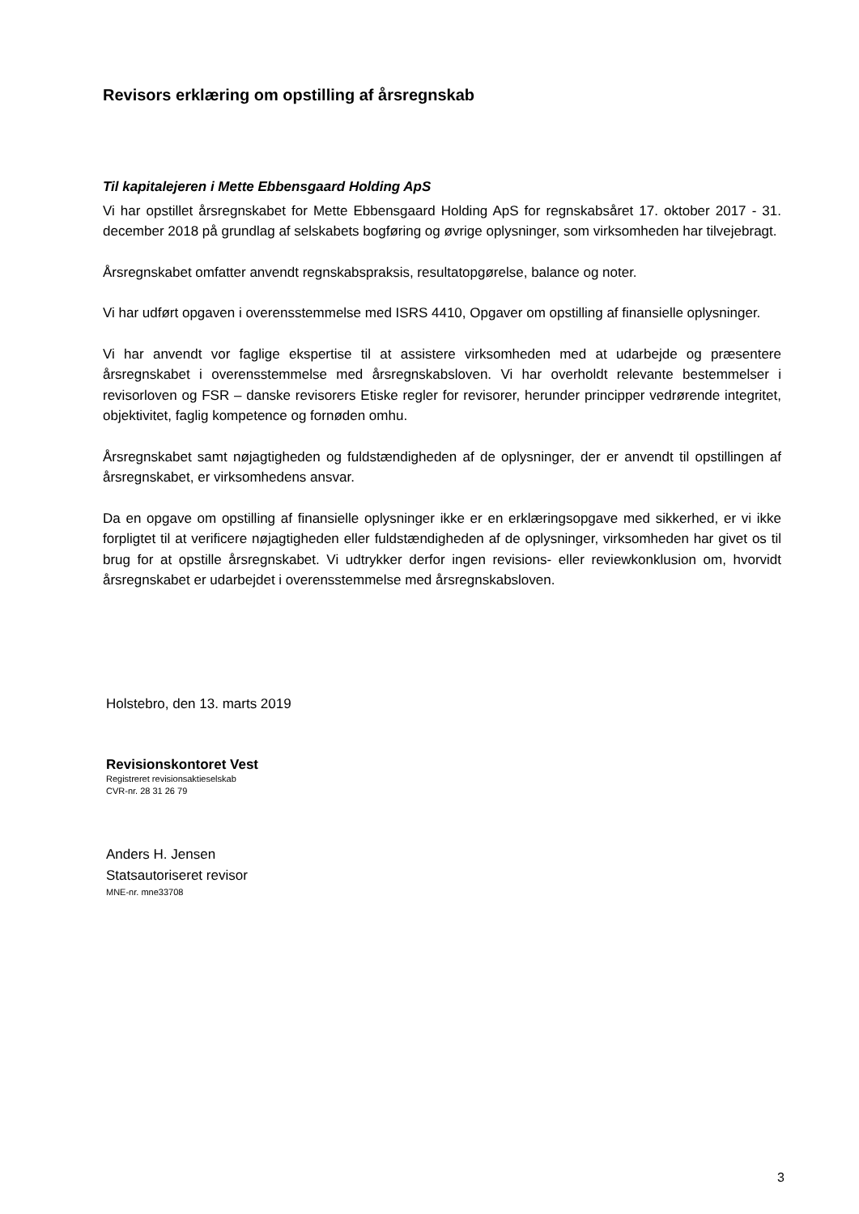Revisors erklæring om opstilling af årsregnskab
Til kapitalejeren i Mette Ebbensgaard Holding ApS
Vi har opstillet årsregnskabet for Mette Ebbensgaard Holding ApS for regnskabsåret 17. oktober 2017 - 31. december 2018 på grundlag af selskabets bogføring og øvrige oplysninger, som virksomheden har tilvejebragt.
Årsregnskabet omfatter anvendt regnskabspraksis, resultatopgørelse, balance og noter.
Vi har udført opgaven i overensstemmelse med ISRS 4410, Opgaver om opstilling af finansielle oplysninger.
Vi har anvendt vor faglige ekspertise til at assistere virksomheden med at udarbejde og præsentere årsregnskabet i overensstemmelse med årsregnskabsloven. Vi har overholdt relevante bestemmelser i revisorloven og FSR – danske revisorers Etiske regler for revisorer, herunder principper vedrørende integritet, objektivitet, faglig kompetence og fornøden omhu.
Årsregnskabet samt nøjagtigheden og fuldstændigheden af de oplysninger, der er anvendt til opstillingen af årsregnskabet, er virksomhedens ansvar.
Da en opgave om opstilling af finansielle oplysninger ikke er en erklæringsopgave med sikkerhed, er vi ikke forpligtet til at verificere nøjagtigheden eller fuldstændigheden af de oplysninger, virksomheden har givet os til brug for at opstille årsregnskabet. Vi udtrykker derfor ingen revisions- eller reviewkonklusion om, hvorvidt årsregnskabet er udarbejdet i overensstemmelse med årsregnskabsloven.
Holstebro, den 13. marts 2019
Revisionskontoret Vest
Registreret revisionsaktieselskab
CVR-nr. 28 31 26 79
Anders H. Jensen
Statsautoriseret revisor
MNE-nr. mne33708
3